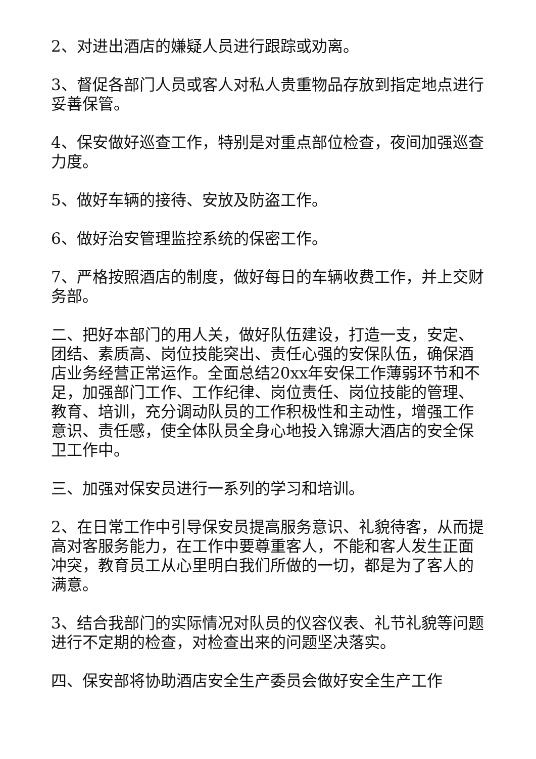2、对进出酒店的嫌疑人员进行跟踪或劝离。
3、督促各部门人员或客人对私人贵重物品存放到指定地点进行妥善保管。
4、保安做好巡查工作，特别是对重点部位检查，夜间加强巡查力度。
5、做好车辆的接待、安放及防盗工作。
6、做好治安管理监控系统的保密工作。
7、严格按照酒店的制度，做好每日的车辆收费工作，并上交财务部。
二、把好本部门的用人关，做好队伍建设，打造一支，安定、团结、素质高、岗位技能突出、责任心强的安保队伍，确保酒店业务经营正常运作。全面总结20xx年安保工作薄弱环节和不足，加强部门工作、工作纪律、岗位责任、岗位技能的管理、教育、培训，充分调动队员的工作积极性和主动性，增强工作意识、责任感，使全体队员全身心地投入锦源大酒店的安全保卫工作中。
三、加强对保安员进行一系列的学习和培训。
2、在日常工作中引导保安员提高服务意识、礼貌待客，从而提高对客服务能力，在工作中要尊重客人，不能和客人发生正面冲突，教育员工从心里明白我们所做的一切，都是为了客人的满意。
3、结合我部门的实际情况对队员的仪容仪表、礼节礼貌等问题进行不定期的检查，对检查出来的问题坚决落实。
四、保安部将协助酒店安全生产委员会做好安全生产工作